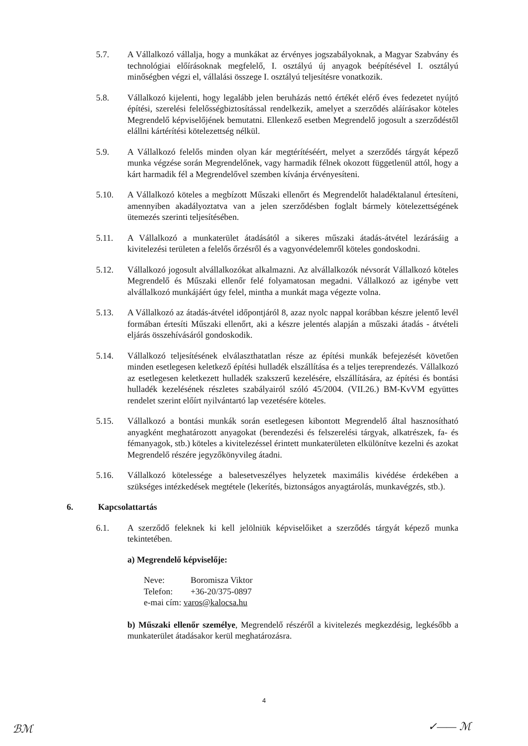5.7. A Vállalkozó vállalja, hogy a munkákat az érvényes jogszabályoknak, a Magyar Szabvány és technológiai előírásoknak megfelelő, I. osztályú új anyagok beépítésével I. osztályú minőségben végzi el, vállalási összege I. osztályú teljesítésre vonatkozik.
5.8. Vállalkozó kijelenti, hogy legalább jelen beruházás nettó értékét elérő éves fedezetet nyújtó építési, szerelési felelősségbiztosítással rendelkezik, amelyet a szerződés aláírásakor köteles Megrendelő képviselőjének bemutatni. Ellenkező esetben Megrendelő jogosult a szerződéstől elállni kártérítési kötelezettség nélkül.
5.9. A Vállalkozó felelős minden olyan kár megtérítéséért, melyet a szerződés tárgyát képező munka végzése során Megrendelőnek, vagy harmadik félnek okozott függetlenül attól, hogy a kárt harmadik fél a Megrendelővel szemben kívánja érvényesíteni.
5.10. A Vállalkozó köteles a megbízott Műszaki ellenőrt és Megrendelőt haladéktalanul értesíteni, amennyiben akadályoztatva van a jelen szerződésben foglalt bármely kötelezettségének ütemezés szerinti teljesítésében.
5.11. A Vállalkozó a munkaterület átadásától a sikeres műszaki átadás-átvétel lezárásáig a kivitelezési területen a felelős őrzésről és a vagyonvédelemről köteles gondoskodni.
5.12. Vállalkozó jogosult alvállalkozókat alkalmazni. Az alvállalkozók névsorát Vállalkozó köteles Megrendelő és Műszaki ellenőr felé folyamatosan megadni. Vállalkozó az igénybe vett alvállalkozó munkájáért úgy felel, mintha a munkát maga végezte volna.
5.13. A Vállalkozó az átadás-átvétel időpontjáról 8, azaz nyolc nappal korábban készre jelentő levél formában értesíti Műszaki ellenőrt, aki a készre jelentés alapján a műszaki átadás - átvételi eljárás összehívásáról gondoskodik.
5.14. Vállalkozó teljesítésének elválaszthatatlan része az építési munkák befejezését követően minden esetlegesen keletkező építési hulladék elszállítása és a teljes tereprendezés. Vállalkozó az esetlegesen keletkezett hulladék szakszerű kezelésére, elszállítására, az építési és bontási hulladék kezelésének részletes szabályairól szóló 45/2004. (VII.26.) BM-KvVM együttes rendelet szerint előírt nyilvántartó lap vezetésére köteles.
5.15. Vállalkozó a bontási munkák során esetlegesen kibontott Megrendelő által hasznosítható anyagként meghatározott anyagokat (berendezési és felszerelési tárgyak, alkatrészek, fa- és fémanyagok, stb.) köteles a kivitelezéssel érintett munkaterületen elkülönítve kezelni és azokat Megrendelő részére jegyzőkönyvileg átadni.
5.16. Vállalkozó kötelessége a balesetveszélyes helyzetek maximális kivédése érdekében a szükséges intézkedések megtétele (lekerítés, biztonságos anyagtárolás, munkavégzés, stb.).
6. Kapcsolattartás
6.1. A szerződő feleknek ki kell jelölniük képviselőiket a szerződés tárgyát képező munka tekintetében.
a) Megrendelő képviselője:
Neve: Boromisza Viktor
Telefon: +36-20/375-0897
e-mai cím: varos@kalocsa.hu
b) Műszaki ellenőr személye, Megrendelő részéről a kivitelezés megkezdésig, legkésőbb a munkaterület átadásakor kerül meghatározásra.
4
ℬℳ ✓—— ℳ